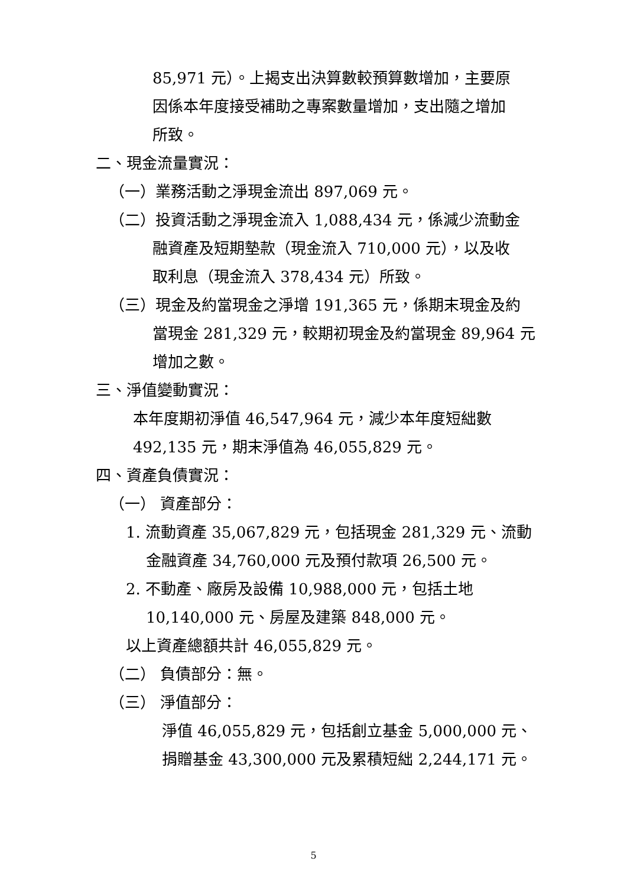85,971 元）。上揭支出決算數較預算數增加，主要原
因係本年度接受補助之專案數量增加，支出隨之增加
所致。
二、現金流量實況：
（一）業務活動之淨現金流出 897,069 元。
（二）投資活動之淨現金流入 1,088,434 元，係減少流動金
融資產及短期墊款（現金流入 710,000 元），以及收
取利息（現金流入 378,434 元）所致。
（三）現金及約當現金之淨增 191,365 元，係期末現金及約
當現金 281,329 元，較期初現金及約當現金 89,964 元
增加之數。
三、淨值變動實況：
本年度期初淨值 46,547,964 元，減少本年度短絀數
492,135 元，期末淨值為 46,055,829 元。
四、資產負債實況：
（一） 資產部分：
1. 流動資產 35,067,829 元，包括現金 281,329 元、流動
金融資產 34,760,000 元及預付款項 26,500 元。
2. 不動產、廠房及設備 10,988,000 元，包括土地
10,140,000 元、房屋及建築 848,000 元。
以上資產總額共計 46,055,829 元。
（二） 負債部分：無。
（三） 淨值部分：
淨值 46,055,829 元，包括創立基金 5,000,000 元、
捐贈基金 43,300,000 元及累積短絀 2,244,171 元。
5